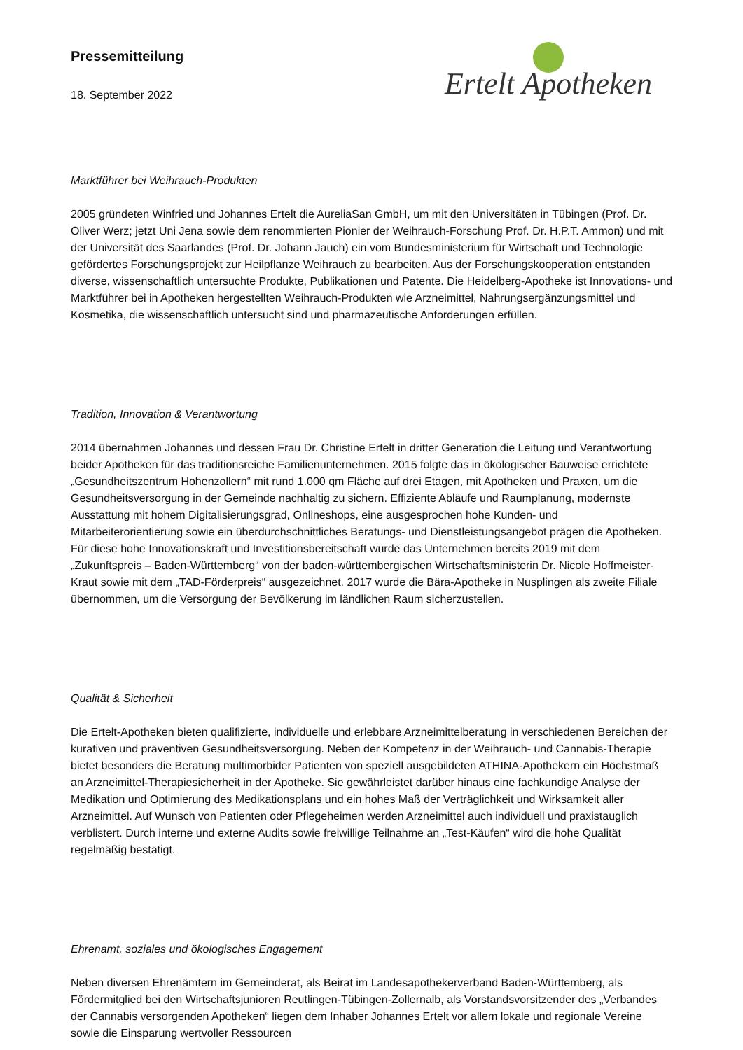Pressemitteilung
18. September 2022
Ertelt Apotheken
Marktführer bei Weihrauch-Produkten
2005 gründeten Winfried und Johannes Ertelt die AureliaSan GmbH, um mit den Universitäten in Tübingen (Prof. Dr. Oliver Werz; jetzt Uni Jena sowie dem renommierten Pionier der Weihrauch-Forschung Prof. Dr. H.P.T. Ammon) und mit der Universität des Saarlandes (Prof. Dr. Johann Jauch) ein vom Bundesministerium für Wirtschaft und Technologie gefördertes Forschungsprojekt zur Heilpflanze Weihrauch zu bearbeiten. Aus der Forschungskooperation entstanden diverse, wissenschaftlich untersuchte Produkte, Publikationen und Patente. Die Heidelberg-Apotheke ist Innovations- und Marktführer bei in Apotheken hergestellten Weihrauch-Produkten wie Arzneimittel, Nahrungsergänzungsmittel und Kosmetika, die wissenschaftlich untersucht sind und pharmazeutische Anforderungen erfüllen.
Tradition, Innovation & Verantwortung
2014 übernahmen Johannes und dessen Frau Dr. Christine Ertelt in dritter Generation die Leitung und Verantwortung beider Apotheken für das traditionsreiche Familienunternehmen. 2015 folgte das in ökologischer Bauweise errichtete „Gesundheitszentrum Hohenzollern“ mit rund 1.000 qm Fläche auf drei Etagen, mit Apotheken und Praxen, um die Gesundheitsversorgung in der Gemeinde nachhaltig zu sichern. Effiziente Abläufe und Raumplanung, modernste Ausstattung mit hohem Digitalisierungsgrad, Onlineshops, eine ausgesprochen hohe Kunden- und Mitarbeiterorientierung sowie ein überdurchschnittliches Beratungs- und Dienstleistungsangebot prägen die Apotheken. Für diese hohe Innovationskraft und Investitionsbereitschaft wurde das Unternehmen bereits 2019 mit dem „Zukunftspreis – Baden-Württemberg“ von der baden-württembergischen Wirtschaftsministerin Dr. Nicole Hoffmeister-Kraut sowie mit dem „TAD-Förderpreis“ ausgezeichnet. 2017 wurde die Bära-Apotheke in Nusplingen als zweite Filiale übernommen, um die Versorgung der Bevölkerung im ländlichen Raum sicherzustellen.
Qualität & Sicherheit
Die Ertelt-Apotheken bieten qualifizierte, individuelle und erlebbare Arzneimittelberatung in verschiedenen Bereichen der kurativen und präventiven Gesundheitsversorgung. Neben der Kompetenz in der Weihrauch- und Cannabis-Therapie bietet besonders die Beratung multimorbider Patienten von speziell ausgebildeten ATHINA-Apothekern ein Höchstmaß an Arzneimittel-Therapiesicherheit in der Apotheke. Sie gewährleistet darüber hinaus eine fachkundige Analyse der Medikation und Optimierung des Medikationsplans und ein hohes Maß der Verträglichkeit und Wirksamkeit aller Arzneimittel. Auf Wunsch von Patienten oder Pflegeheimen werden Arzneimittel auch individuell und praxistauglich verblistert. Durch interne und externe Audits sowie freiwillige Teilnahme an „Test-Käufen“ wird die hohe Qualität regelmäßig bestätigt.
Ehrenamt, soziales und ökologisches Engagement
Neben diversen Ehrenämtern im Gemeinderat, als Beirat im Landesapothekerverband Baden-Württemberg, als Fördermitglied bei den Wirtschaftsjunioren Reutlingen-Tübingen-Zollernalb, als Vorstandsvorsitzender des „Verbandes der Cannabis versorgenden Apotheken“ liegen dem Inhaber Johannes Ertelt vor allem lokale und regionale Vereine sowie die Einsparung wertvoller Ressourcen